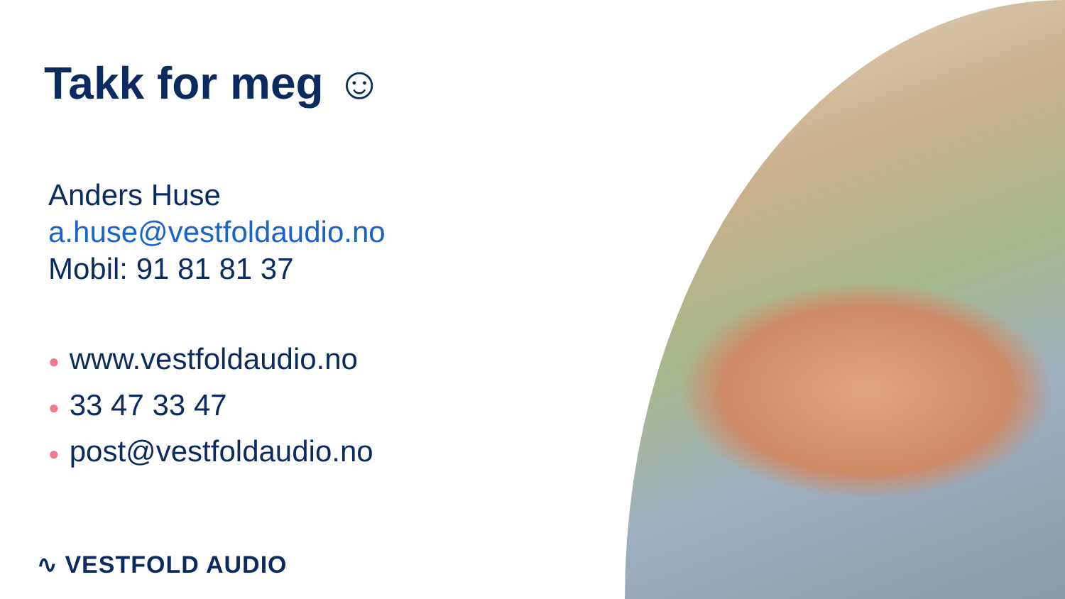Takk for meg ☺
Anders Huse
a.huse@vestfoldaudio.no
Mobil: 91 81 81 37
● www.vestfoldaudio.no
● 33 47 33 47
● post@vestfoldaudio.no
∿ VESTFOLD AUDIO